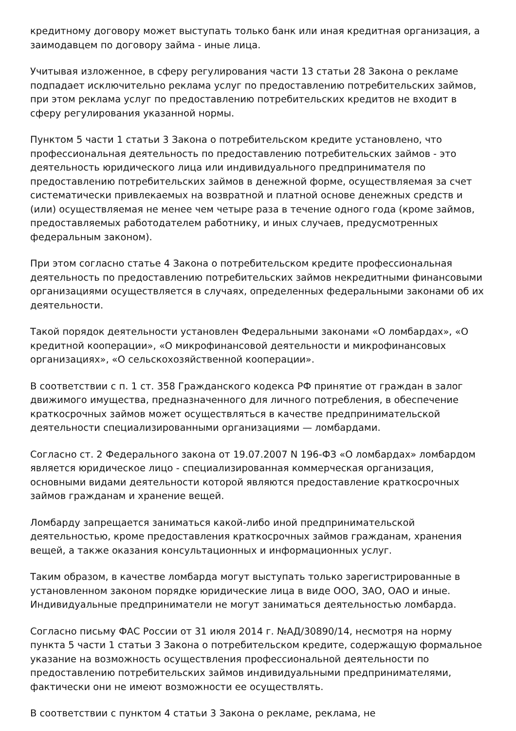кредитному договору может выступать только банк или иная кредитная организация, а заимодавцем по договору займа - иные лица.
Учитывая изложенное, в сферу регулирования части 13 статьи 28 Закона о рекламе подпадает исключительно реклама услуг по предоставлению потребительских займов, при этом реклама услуг по предоставлению потребительских кредитов не входит в сферу регулирования указанной нормы.
Пунктом 5 части 1 статьи 3 Закона о потребительском кредите установлено, что профессиональная деятельность по предоставлению потребительских займов - это деятельность юридического лица или индивидуального предпринимателя по предоставлению потребительских займов в денежной форме, осуществляемая за счет систематически привлекаемых на возвратной и платной основе денежных средств и (или) осуществляемая не менее чем четыре раза в течение одного года (кроме займов, предоставляемых работодателем работнику, и иных случаев, предусмотренных федеральным законом).
При этом согласно статье 4 Закона о потребительском кредите профессиональная деятельность по предоставлению потребительских займов некредитными финансовыми организациями осуществляется в случаях, определенных федеральными законами об их деятельности.
Такой порядок деятельности установлен Федеральными законами «О ломбардах», «О кредитной кооперации», «О микрофинансовой деятельности и микрофинансовых организациях», «О сельскохозяйственной кооперации».
В соответствии с п. 1 ст. 358 Гражданского кодекса РФ принятие от граждан в залог движимого имущества, предназначенного для личного потребления, в обеспечение краткосрочных займов может осуществляться в качестве предпринимательской деятельности специализированными организациями — ломбардами.
Согласно ст. 2 Федерального закона от 19.07.2007 N 196-ФЗ «О ломбардах» ломбардом является юридическое лицо - специализированная коммерческая организация, основными видами деятельности которой являются предоставление краткосрочных займов гражданам и хранение вещей.
Ломбарду запрещается заниматься какой-либо иной предпринимательской деятельностью, кроме предоставления краткосрочных займов гражданам, хранения вещей, а также оказания консультационных и информационных услуг.
Таким образом, в качестве ломбарда могут выступать только зарегистрированные в установленном законом порядке юридические лица в виде ООО, ЗАО, ОАО и иные. Индивидуальные предприниматели не могут заниматься деятельностью ломбарда.
Согласно письму ФАС России от 31 июля 2014 г. №АД/30890/14, несмотря на норму пункта 5 части 1 статьи 3 Закона о потребительском кредите, содержащую формальное указание на возможность осуществления профессиональной деятельности по предоставлению потребительских займов индивидуальными предпринимателями, фактически они не имеют возможности ее осуществлять.
В соответствии с пунктом 4 статьи 3 Закона о рекламе, реклама, не